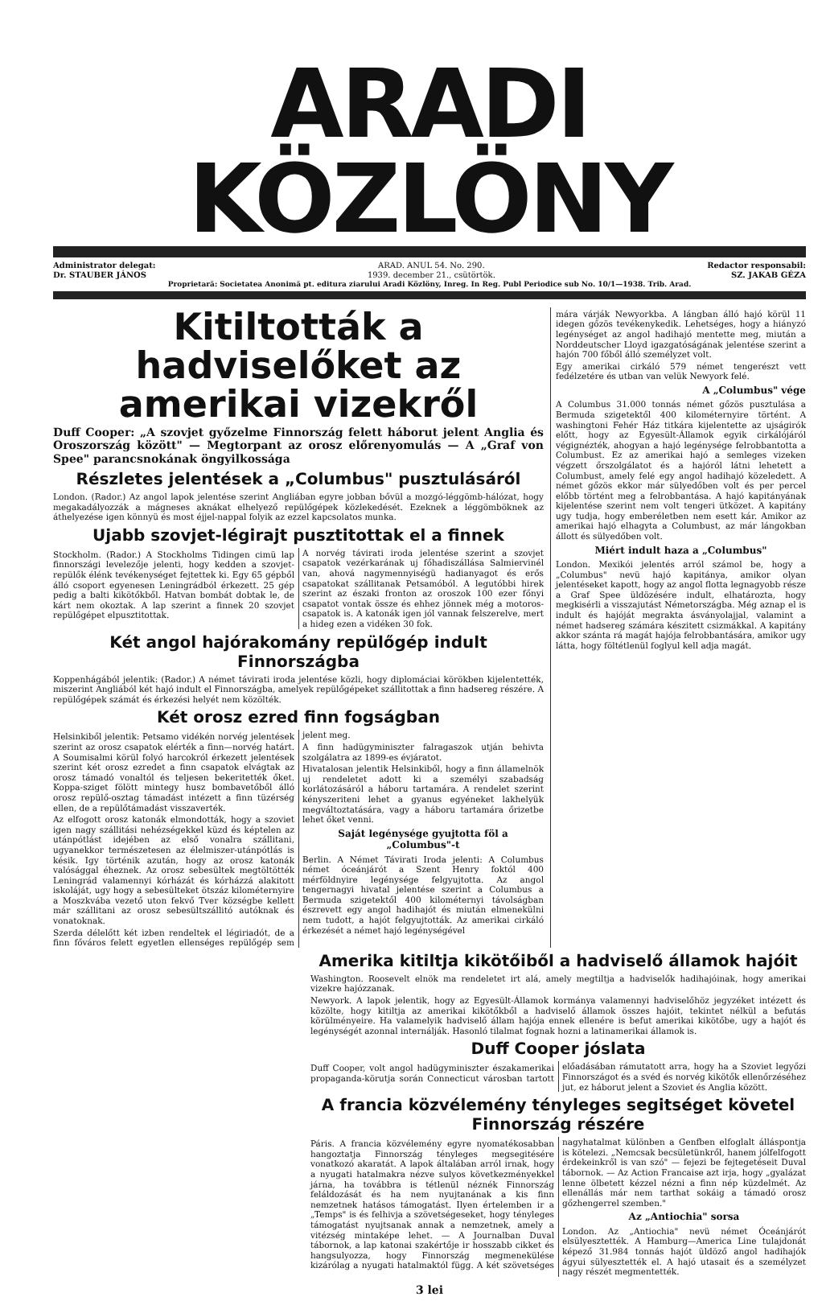ARADI KÖZLÖNY
Administrator delegat:
Dr. STAUBER JÁNOS
ARAD. ANUL 54. No. 290.
1939. december 21., csütörtök.
Redactor responsabil:
SZ. JAKAB GÉZA
Proprietară: Societatea Anonimă pt. editura ziarului Aradi Közlöny, Inreg. In Reg. Publ Periodice sub No. 10/1—1938. Trib. Arad.
Kitiltották a hadviselőket az amerikai vizekről
Duff Cooper: „A szovjet győzelme Finnország felett háborut jelent Anglia és Oroszország között" — Megtorpant az orosz előrenyomulás — A „Graf von Spee" parancsnokának öngyilkossága
Részletes jelentések a „Columbus" pusztulásáról
London. (Rador.) Az angol lapok jelentése szerint Angliában egyre jobban bővül a mozgó-léggömb-hálózat, hogy megakadályozzák a mágneses aknákat elhelyező repülőgépek közlekedését. Ezeknek a léggömböknek az áthelyezése igen könnyü és most éjjel-nappal folyik az ezzel kapcsolatos munka.
Ujabb szovjet-légirajt pusztitottak el a finnek
Stockholm. (Rador.) A Stockholms Tidingen cimü lap finnországi levelezője jelenti, hogy kedden a szovjet-repülők élénk tevékenységet fejtettek ki. Egy 65 gépből álló csoport egyenesen Leningrádból érkezett. 25 gép pedig a balti kikötőkből. Hatvan bombát dobtak le, de kárt nem okoztak. A lap szerint a finnek 20 szovjet repülőgépet elpusztitottak.
A norvég távirati iroda jelentése szerint a szovjet csapatok vezérkarának uj főhadiszállása Salmiervinél van, ahová nagymennyiségü hadianyagot és erős csapatokat szállitanak Petsamóból. A legutóbbi hirek szerint az északi fronton az oroszok 100 ezer főnyi csapatot vontak össze és ehhez jönnek még a motoros-csapatok is. A katonák igen jól vannak felszerelve, mert a hideg ezen a vidéken 30 fok.
Két angol hajórakomány repülőgép indult Finnországba
Koppenhágából jelentik: (Rador.) A német távirati iroda jelentése közli, hogy diplomáciai körökben kijelentették, miszerint Angliából két hajó indult el Finnországba, amelyek repülőgépeket szállitottak a finn hadsereg részére. A repülőgépek számát és érkezési helyét nem közölték.
Két orosz ezred finn fogságban
Helsinkiből jelentik: Petsamo vidékén norvég jelentések szerint az orosz csapatok elérték a finn—norvég határt. A Soumisalmi körül folyó harcokról érkezett jelentések szerint két orosz ezredet a finn csapatok elvágtak az orosz támadó vonaltól és teljesen bekeritették őket. Koppa-sziget fölött mintegy husz bombavetőből álló orosz repülő-osztag támadást intézett a finn tüzérség ellen, de a repülőtámadást visszaverték.
Az elfogott orosz katonák elmondották, hogy a szoviet igen nagy szállitási nehézségekkel küzd és képtelen az utánpótlást idejében az első vonalra szállitani, ugyanekkor természetesen az élelmiszer-utánpótlás is késik. Igy történik azután, hogy az orosz katonák valósággal éheznek. Az orosz sebesültek megtöltötték Leningrád valamennyi kórházát és kórházzá alakitott iskoláját, ugy hogy a sebesülteket ötszáz kilométernyire a Moszkvába vezető uton fekvő Tver községbe kellett már szállitani az orosz sebesültszállitó autóknak és vonatoknak.
Szerda délelőtt két izben rendeltek el légiriadót, de a finn főváros felett egyetlen ellenséges repülőgép sem jelent meg.
A finn hadügyminiszter falragaszok utján behivta szolgálatra az 1899-es évjáratot.
Hivatalosan jelentik Helsinkiből, hogy a finn államelnök uj rendeletet adott ki a személyi szabadság korlátozásáról a háboru tartamára. A rendelet szerint kényszeriteni lehet a gyanus egyéneket lakhelyük megváltoztatására, vagy a háboru tartamára őrizetbe lehet őket venni.
Saját legénysége gyujtotta föl a „Columbus"-t
Berlin. A Német Távirati Iroda jelenti: A Columbus német óceánjárót a Szent Henry foktól 400 mérföldnyire legénysége felgyujtotta. Az angol tengernagyi hivatal jelentése szerint a Columbus a Bermuda szigetektől 400 kilométernyi távolságban észrevett egy angol hadihajót és miután elmenekülni nem tudott, a hajót felgyujtották. Az amerikai cirkáló érkezését a német hajó legénységével
mára várják Newyorkba. A lángban álló hajó körül 11 idegen gőzös tevékenykedik. Lehetséges, hogy a hiányzó legénységet az angol hadihajó mentette meg, miután a Norddeutscher Lloyd igazgatóságának jelentése szerint a hajón 700 főből álló személyzet volt.
Egy amerikai cirkáló 579 német tengerészt vett fedélzetére és utban van velük Newyork felé.
A „Columbus" vége
A Columbus 31.000 tonnás német gőzös pusztulása a Bermuda szigetektől 400 kilométernyire történt. A washingtoni Fehér Ház titkára kijelentette az ujságirók előtt, hogy az Egyesült-Államok egyik cirkálójáról végignézték, ahogyan a hajó legénysége felrobbantotta a Columbust. Ez az amerikai hajó a semleges vizeken végzett őrszolgálatot és a hajóról látni lehetett a Columbust, amely felé egy angol hadihajó közeledett. A német gőzös ekkor már sülyedőben volt és per percel előbb történt meg a felrobbantása. A hajó kapitányának kijelentése szerint nem volt tengeri ütközet. A kapitány ugy tudja, hogy emberéletben nem esett kár. Amikor az amerikai hajó elhagyta a Columbust, az már lángokban állott és sülyedőben volt.
Miért indult haza a „Columbus"
London. Mexikói jelentés arról számol be, hogy a „Columbus" nevü hajó kapitánya, amikor olyan jelentéseket kapott, hogy az angol flotta legnagyobb része a Graf Spee üldözésére indult, elhatározta, hogy megkisérli a visszajutást Németországba. Még aznap el is indult és hajóját megrakta ásványolajjal, valamint a német hadsereg számára készitett csizmákkal. A kapitány akkor szánta rá magát hajója felrobbantására, amikor ugy látta, hogy föltétlenül foglyul kell adja magát.
Amerika kitiltja kikötőiből a hadviselő államok hajóit
Washington. Roosevelt elnök ma rendeletet irt alá, amely megtiltja a hadviselők hadihajóinak, hogy amerikai vizekre hajózzanak.
Newyork. A lapok jelentik, hogy az Egyesült-Államok kormánya valamennyi hadviselőhöz jegyzéket intézett és közölte, hogy kitiltja az amerikai kikötőkből a hadviselő államok összes hajóit, tekintet nélkül a befutás körülményeire. Ha valamelyik hadviselő állam hajója ennek ellenére is befut amerikai kikötőbe, ugy a hajót és legénységét azonnal internálják. Hasonló tilalmat fognak hozni a latinamerikai államok is.
Duff Cooper jóslata
Duff Cooper, volt angol hadügyminiszter északamerikai propaganda-körutja során Connecticut városban tartott előadásában rámutatott arra, hogy ha a Szoviet legyőzi Finnországot és a svéd és norvég kikötők ellenőrzéséhez jut, ez háborut jelent a Szoviet és Anglia között.
A francia közvélemény tényleges segitséget követel Finnország részére
Páris. A francia közvélemény egyre nyomatékosabban hangoztatja Finnország tényleges megsegitésére vonatkozó akaratát. A lapok általában arról irnak, hogy a nyugati hatalmakra nézve sulyos következményekkel járna, ha továbbra is tétlenül néznék Finnország feláldozását és ha nem nyujtanának a kis finn nemzetnek hatásos támogatást. Ilyen értelemben ir a „Temps" is és felhivja a szövetségeseket, hogy tényleges támogatást nyujtsanak annak a nemzetnek, amely a vitézség mintaképe lehet. — A Journalban Duval tábornok, a lap katonai szakértője ir hosszabb cikket és hangsulyozza, hogy Finnország megmenekülése kizárólag a nyugati hatalmaktól függ. A két szövetséges nagyhatalmat különben a Genfben elfoglalt álláspontja is kötelezi. „Nemcsak becsületünkről, hanem jólfelfogott érdekeinkről is van szó" — fejezi be fejtegetéseit Duval tábornok. — Az Action Francaise azt irja, hogy „gyalázat lenne ölbetett kézzel nézni a finn nép küzdelmét. Az ellenállás már nem tarthat sokáig a támadó orosz gőzhengerrel szemben."
Az „Antiochia" sorsa
London. Az „Antiochia" nevü német Óceánjárót elsülyesztették. A Hamburg—America Line tulajdonát képező 31.984 tonnás hajót üldöző angol hadihajók ágyui sülyesztették el. A hajó utasait és a személyzet nagy részét megmentették.
3 lei